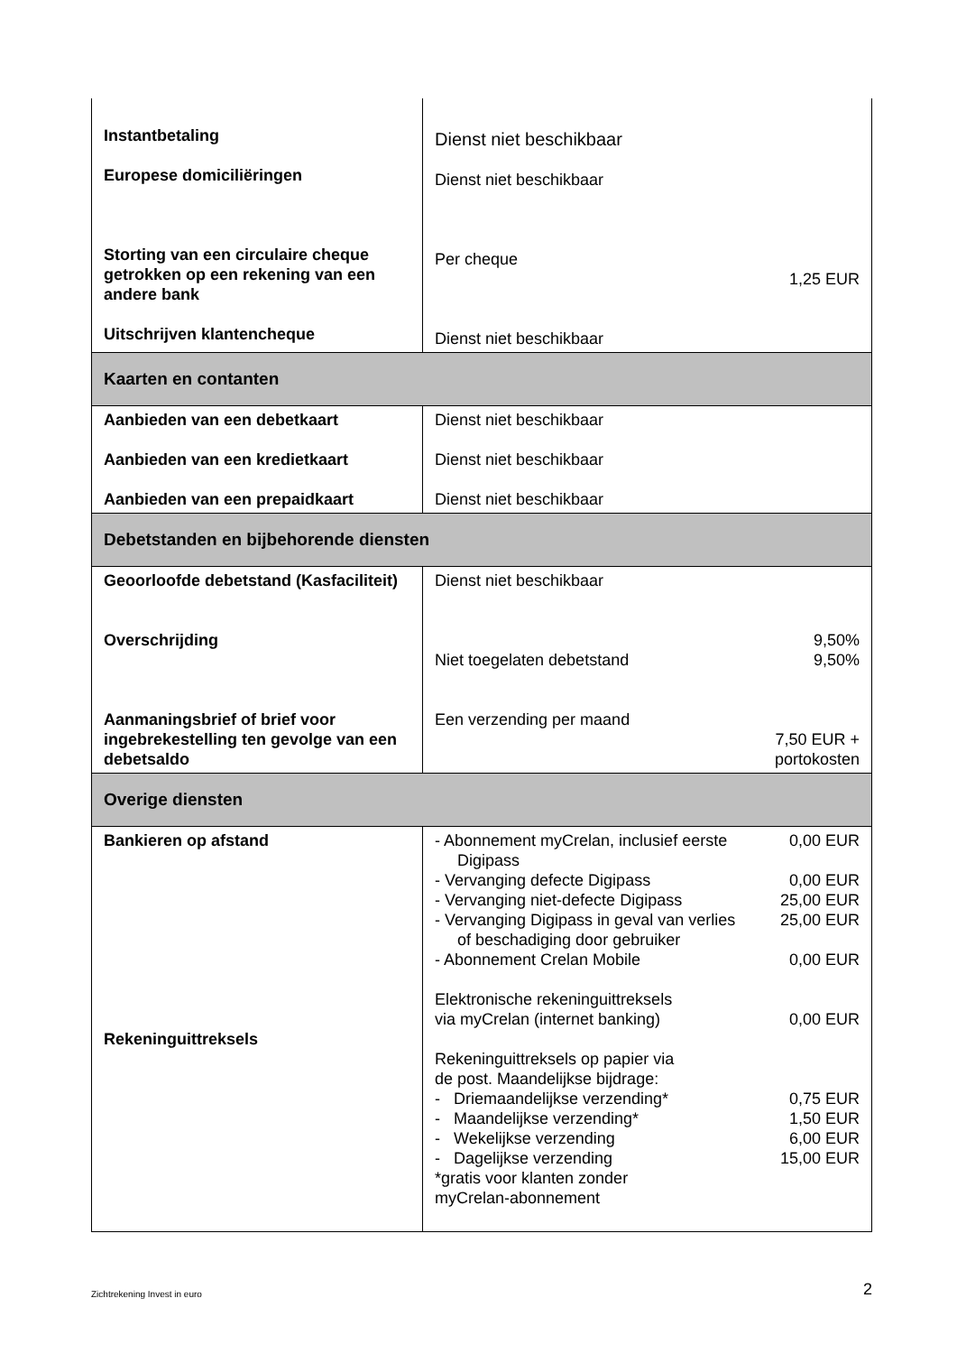| Instantbetaling Europese domiciliëringen Storting van een circulaire cheque getrokken op een rekening van een andere bank Uitschrijven klantencheque | Dienst niet beschikbaar Dienst niet beschikbaar Per cheque 1,25 EUR Dienst niet beschikbaar |
| Kaarten en contanten | |
| Aanbieden van een debetkaart Aanbieden van een kredietkaart Aanbieden van een prepaidkaart | Dienst niet beschikbaar Dienst niet beschikbaar Dienst niet beschikbaar |
| Debetstanden en bijbehorende diensten | |
| Geoorloofde debetstand (Kasfaciliteit) Overschrijding Aanmaningsbrief of brief voor ingebrekestelling ten gevolge van een debetsaldo | Dienst niet beschikbaar 9,50% Niet toegelaten debetstand 9,50% Een verzending per maand 7,50 EUR + portokosten |
| Overige diensten | |
| Bankieren op afstand Rekeninguittreksels | - Abonnement myCrelan, inclusief eerste Digipass 0,00 EUR - Vervanging defecte Digipass 0,00 EUR - Vervanging niet-defecte Digipass 25,00 EUR - Vervanging Digipass in geval van verlies of beschadiging door gebruiker 25,00 EUR - Abonnement Crelan Mobile 0,00 EUR Elektronische rekeninguittreksels via myCrelan (internet banking) 0,00 EUR Rekeninguittreksels op papier via de post. Maandelijkse bijdrage: - Driemaandelijkse verzending* 0,75 EUR - Maandelijkse verzending* 1,50 EUR - Wekelijkse verzending 6,00 EUR - Dagelijkse verzending 15,00 EUR *gratis voor klanten zonder myCrelan-abonnement |
Zichtrekening Invest in euro 2